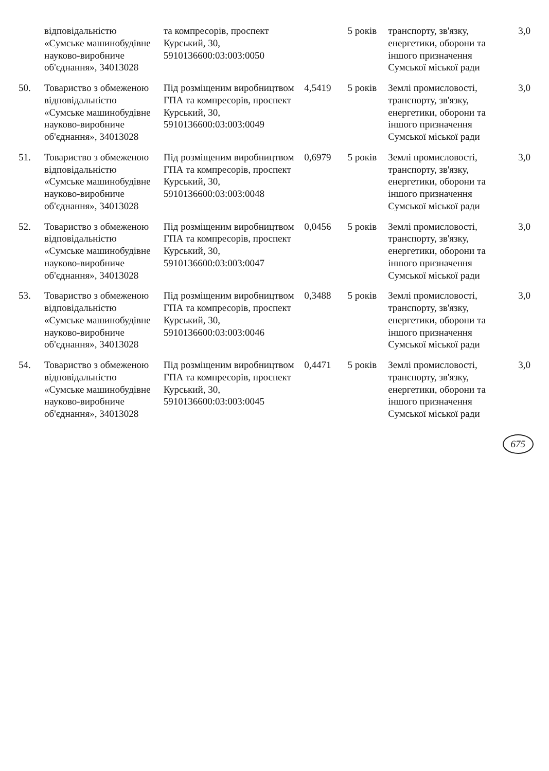| | відповідальністю «Сумське машинобудівне науково-виробниче об'єднання», 34013028 | та компресорів, проспект Курський, 30, 5910136600:03:003:0050 | | 5 років | транспорту, зв'язку, енергетики, оборони та іншого призначення Сумської міської ради | 3,0 |
| 50. | Товариство з обмеженою відповідальністю «Сумське машинобудівне науково-виробниче об'єднання», 34013028 | Під розміщеним виробництвом ГПА та компресорів, проспект Курський, 30, 5910136600:03:003:0049 | 4,5419 | 5 років | Землі промисловості, транспорту, зв'язку, енергетики, оборони та іншого призначення Сумської міської ради | 3,0 |
| 51. | Товариство з обмеженою відповідальністю «Сумське машинобудівне науково-виробниче об'єднання», 34013028 | Під розміщеним виробництвом ГПА та компресорів, проспект Курський, 30, 5910136600:03:003:0048 | 0,6979 | 5 років | Землі промисловості, транспорту, зв'язку, енергетики, оборони та іншого призначення Сумської міської ради | 3,0 |
| 52. | Товариство з обмеженою відповідальністю «Сумське машинобудівне науково-виробниче об'єднання», 34013028 | Під розміщеним виробництвом ГПА та компресорів, проспект Курський, 30, 5910136600:03:003:0047 | 0,0456 | 5 років | Землі промисловості, транспорту, зв'язку, енергетики, оборони та іншого призначення Сумської міської ради | 3,0 |
| 53. | Товариство з обмеженою відповідальністю «Сумське машинобудівне науково-виробниче об'єднання», 34013028 | Під розміщеним виробництвом ГПА та компресорів, проспект Курський, 30, 5910136600:03:003:0046 | 0,3488 | 5 років | Землі промисловості, транспорту, зв'язку, енергетики, оборони та іншого призначення Сумської міської ради | 3,0 |
| 54. | Товариство з обмеженою відповідальністю «Сумське машинобудівне науково-виробниче об'єднання», 34013028 | Під розміщеним виробництвом ГПА та компресорів, проспект Курський, 30, 5910136600:03:003:0045 | 0,4471 | 5 років | Землі промисловості, транспорту, зв'язку, енергетики, оборони та іншого призначення Сумської міської ради | 3,0 |
675